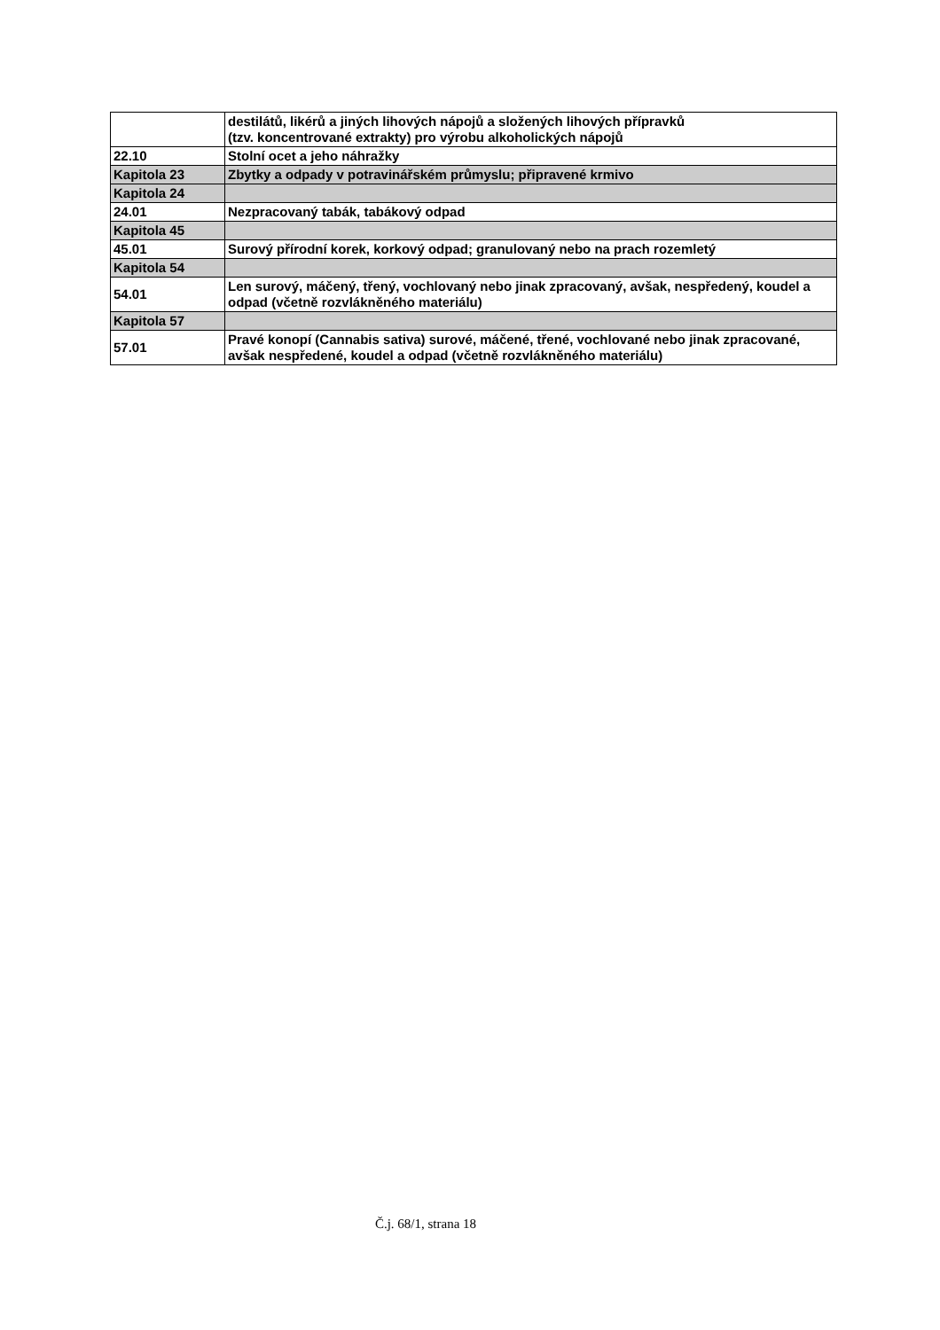| | destilátů, likérů a jiných lihových nápojů a složených lihových přípravků (tzv. koncentrované extrakty) pro výrobu alkoholických nápojů |
| 22.10 | Stolní ocet a jeho náhražky |
| Kapitola 23 | Zbytky a odpady v potravinářském průmyslu; připravené krmivo |
| Kapitola 24 | |
| 24.01 | Nezpracovaný tabák, tabákový odpad |
| Kapitola 45 | |
| 45.01 | Surový přírodní korek, korkový odpad; granulovaný nebo na prach rozemletý |
| Kapitola 54 | |
| 54.01 | Len surový, máčený, třený, vochlovaný nebo jinak zpracovaný, avšak, nespředený, koudel a odpad (včetně rozvlákněného materiálu) |
| Kapitola 57 | |
| 57.01 | Pravé konopí (Cannabis sativa) surové, máčené, třené, vochlované nebo jinak zpracované, avšak nespředené, koudel a odpad (včetně rozvlákněného materiálu) |
Č.j. 68/1, strana 18